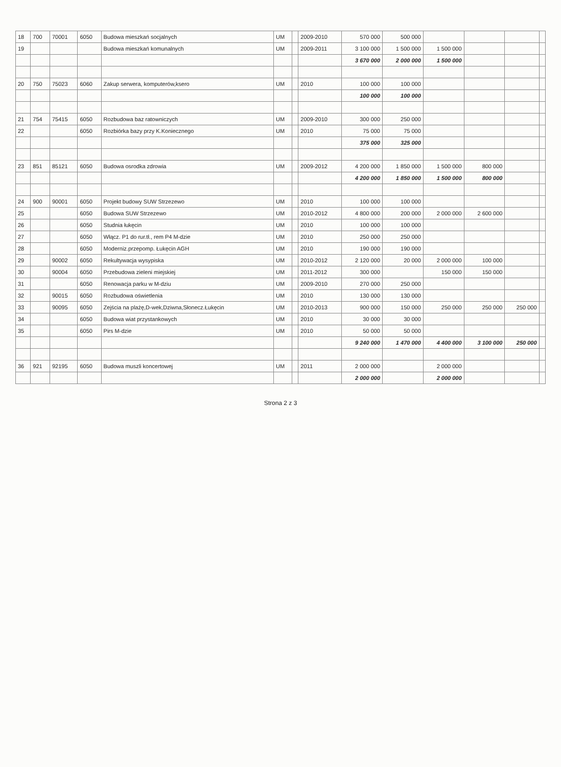| 18 | 700 | 70001 | 6050 | Budowa mieszkań socjalnych | UM | | 2009-2010 | 570 000 | 500 000 | | | | |
| 19 | | | | Budowa mieszkań komunalnych | UM | | 2009-2011 | 3 100 000 | 1 500 000 | 1 500 000 | | | |
| | | | | | | | | 3 670 000 | 2 000 000 | 1 500 000 | | | |
| 20 | 750 | 75023 | 6060 | Zakup serwera, komputerów,ksero | UM | | 2010 | 100 000 | 100 000 | | | | |
| | | | | | | | | 100 000 | 100 000 | | | | |
| 21 | 754 | 75415 | 6050 | Rozbudowa baz ratowniczych | UM | | 2009-2010 | 300 000 | 250 000 | | | | |
| 22 | | | 6050 | Rozbiórka bazy przy K.Koniecznego | UM | | 2010 | 75 000 | 75 000 | | | | |
| | | | | | | | | 375 000 | 325 000 | | | | |
| 23 | 851 | 85121 | 6050 | Budowa osrodka zdrowia | UM | | 2009-2012 | 4 200 000 | 1 850 000 | 1 500 000 | 800 000 | | |
| | | | | | | | | 4 200 000 | 1 850 000 | 1 500 000 | 800 000 | | |
| 24 | 900 | 90001 | 6050 | Projekt budowy SUW Strzezewo | UM | | 2010 | 100 000 | 100 000 | | | | |
| 25 | | | 6050 | Budowa SUW Strzezewo | UM | | 2010-2012 | 4 800 000 | 200 000 | 2 000 000 | 2 600 000 | | |
| 26 | | | 6050 | Studnia łukęcin | UM | | 2010 | 100 000 | 100 000 | | | | |
| 27 | | | 6050 | Włącz. P1 do rur.tł., rem P4 M-dzie | UM | | 2010 | 250 000 | 250 000 | | | | |
| 28 | | | 6050 | Moderniz.przepomp. Łukęcin AGH | UM | | 2010 | 190 000 | 190 000 | | | | |
| 29 | | 90002 | 6050 | Rekultywacja wysypiska | UM | | 2010-2012 | 2 120 000 | 20 000 | 2 000 000 | 100 000 | | |
| 30 | | 90004 | 6050 | Przebudowa zieleni miejskiej | UM | | 2011-2012 | 300 000 | | 150 000 | 150 000 | | |
| 31 | | | 6050 | Renowacja parku w M-dziu | UM | | 2009-2010 | 270 000 | 250 000 | | | | |
| 32 | | 90015 | 6050 | Rozbudowa oświetlenia | UM | | 2010 | 130 000 | 130 000 | | | | |
| 33 | | 90095 | 6050 | Zejścia na plażę,D-wek,Dziwna,Słonecz.Łukęcin | UM | | 2010-2013 | 900 000 | 150 000 | 250 000 | 250 000 | 250 000 | |
| 34 | | | 6050 | Budowa wiat przystankowych | UM | | 2010 | 30 000 | 30 000 | | | | |
| 35 | | | 6050 | Pirs M-dzie | UM | | 2010 | 50 000 | 50 000 | | | | |
| | | | | | | | | 9 240 000 | 1 470 000 | 4 400 000 | 3 100 000 | 250 000 | |
| 36 | 921 | 92195 | 6050 | Budowa muszli koncertowej | UM | | 2011 | 2 000 000 | | 2 000 000 | | | |
| | | | | | | | | 2 000 000 | | 2 000 000 | | | |
Strona 2 z 3